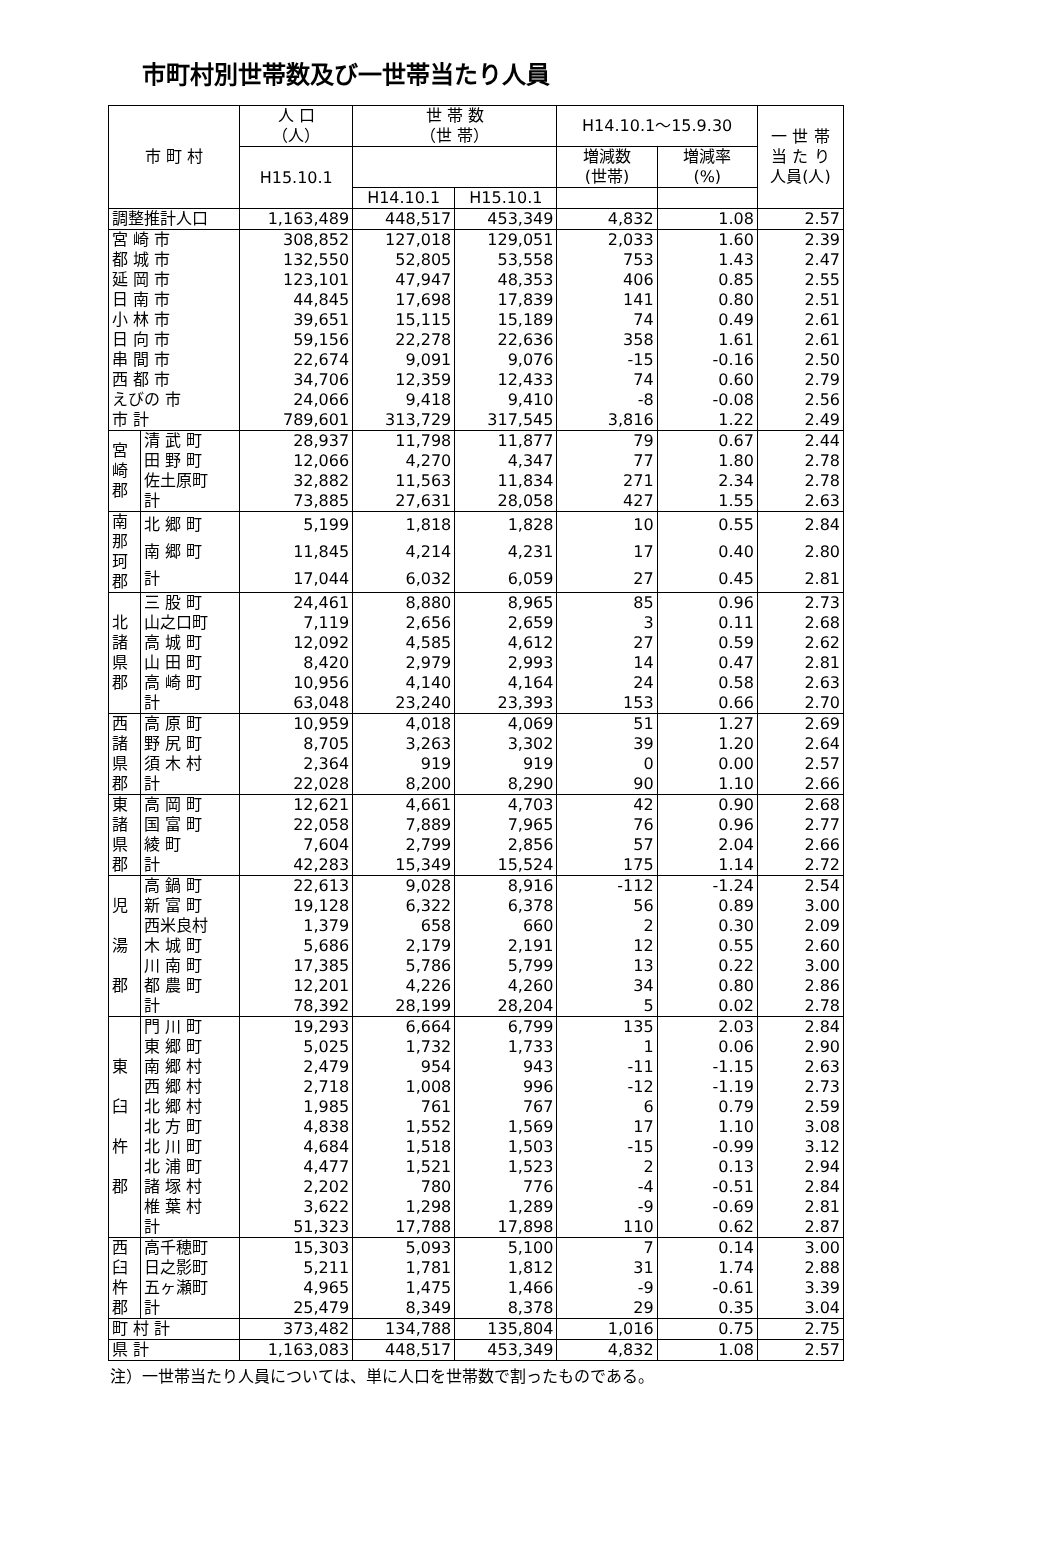市町村別世帯数及び一世帯当たり人員
| 市 町 村 | | 人 口 （人） | 世 帯 数 （世 帯） | | H14.10.1～15.9.30 | | 一 世 帯 当 た り 人員(人) |
| --- | --- | --- | --- | --- | --- | --- | --- |
| | | H15.10.1 | | | 増減数 (世帯) | 増減率 (%) | |
| | | | H14.10.1 | H15.10.1 | | | |
| 調整推計人口 | | 1,163,489 | 448,517 | 453,349 | 4,832 | 1.08 | 2.57 |
| 宮 崎 市 | | 308,852 | 127,018 | 129,051 | 2,033 | 1.60 | 2.39 |
| 都 城 市 | | 132,550 | 52,805 | 53,558 | 753 | 1.43 | 2.47 |
| 延 岡 市 | | 123,101 | 47,947 | 48,353 | 406 | 0.85 | 2.55 |
| 日 南 市 | | 44,845 | 17,698 | 17,839 | 141 | 0.80 | 2.51 |
| 小 林 市 | | 39,651 | 15,115 | 15,189 | 74 | 0.49 | 2.61 |
| 日 向 市 | | 59,156 | 22,278 | 22,636 | 358 | 1.61 | 2.61 |
| 串 間 市 | | 22,674 | 9,091 | 9,076 | -15 | -0.16 | 2.50 |
| 西 都 市 | | 34,706 | 12,359 | 12,433 | 74 | 0.60 | 2.79 |
| えびの 市 | | 24,066 | 9,418 | 9,410 | -8 | -0.08 | 2.56 |
| 市 計 | | 789,601 | 313,729 | 317,545 | 3,816 | 1.22 | 2.49 |
| 宮 崎 郡 | 清 武 町 | 28,937 | 11,798 | 11,877 | 79 | 0.67 | 2.44 |
| | 田 野 町 | 12,066 | 4,270 | 4,347 | 77 | 1.80 | 2.78 |
| | 佐土原町 | 32,882 | 11,563 | 11,834 | 271 | 2.34 | 2.78 |
| | 計 | 73,885 | 27,631 | 28,058 | 427 | 1.55 | 2.63 |
| 南 那 珂 郡 | 北 郷 町 | 5,199 | 1,818 | 1,828 | 10 | 0.55 | 2.84 |
| | 南 郷 町 | 11,845 | 4,214 | 4,231 | 17 | 0.40 | 2.80 |
| | 計 | 17,044 | 6,032 | 6,059 | 27 | 0.45 | 2.81 |
| 北 諸 県 郡 | 三 股 町 | 24,461 | 8,880 | 8,965 | 85 | 0.96 | 2.73 |
| | 山之口町 | 7,119 | 2,656 | 2,659 | 3 | 0.11 | 2.68 |
| | 高 城 町 | 12,092 | 4,585 | 4,612 | 27 | 0.59 | 2.62 |
| | 山 田 町 | 8,420 | 2,979 | 2,993 | 14 | 0.47 | 2.81 |
| | 高 崎 町 | 10,956 | 4,140 | 4,164 | 24 | 0.58 | 2.63 |
| | 計 | 63,048 | 23,240 | 23,393 | 153 | 0.66 | 2.70 |
| 西 諸 県 郡 | 高 原 町 | 10,959 | 4,018 | 4,069 | 51 | 1.27 | 2.69 |
| | 野 尻 町 | 8,705 | 3,263 | 3,302 | 39 | 1.20 | 2.64 |
| | 須 木 村 | 2,364 | 919 | 919 | 0 | 0.00 | 2.57 |
| | 計 | 22,028 | 8,200 | 8,290 | 90 | 1.10 | 2.66 |
| 東 諸 県 郡 | 高 岡 町 | 12,621 | 4,661 | 4,703 | 42 | 0.90 | 2.68 |
| | 国 富 町 | 22,058 | 7,889 | 7,965 | 76 | 0.96 | 2.77 |
| | 綾 町 | 7,604 | 2,799 | 2,856 | 57 | 2.04 | 2.66 |
| | 計 | 42,283 | 15,349 | 15,524 | 175 | 1.14 | 2.72 |
| 児 湯 郡 | 高 鍋 町 | 22,613 | 9,028 | 8,916 | -112 | -1.24 | 2.54 |
| | 新 富 町 | 19,128 | 6,322 | 6,378 | 56 | 0.89 | 3.00 |
| | 西米良村 | 1,379 | 658 | 660 | 2 | 0.30 | 2.09 |
| | 木 城 町 | 5,686 | 2,179 | 2,191 | 12 | 0.55 | 2.60 |
| | 川 南 町 | 17,385 | 5,786 | 5,799 | 13 | 0.22 | 3.00 |
| | 都 農 町 | 12,201 | 4,226 | 4,260 | 34 | 0.80 | 2.86 |
| | 計 | 78,392 | 28,199 | 28,204 | 5 | 0.02 | 2.78 |
| 東 臼 杵 郡 | 門 川 町 | 19,293 | 6,664 | 6,799 | 135 | 2.03 | 2.84 |
| | 東 郷 町 | 5,025 | 1,732 | 1,733 | 1 | 0.06 | 2.90 |
| | 南 郷 村 | 2,479 | 954 | 943 | -11 | -1.15 | 2.63 |
| | 西 郷 村 | 2,718 | 1,008 | 996 | -12 | -1.19 | 2.73 |
| | 北 郷 村 | 1,985 | 761 | 767 | 6 | 0.79 | 2.59 |
| | 北 方 町 | 4,838 | 1,552 | 1,569 | 17 | 1.10 | 3.08 |
| | 北 川 町 | 4,684 | 1,518 | 1,503 | -15 | -0.99 | 3.12 |
| | 北 浦 町 | 4,477 | 1,521 | 1,523 | 2 | 0.13 | 2.94 |
| | 諸 塚 村 | 2,202 | 780 | 776 | -4 | -0.51 | 2.84 |
| | 椎 葉 村 | 3,622 | 1,298 | 1,289 | -9 | -0.69 | 2.81 |
| | 計 | 51,323 | 17,788 | 17,898 | 110 | 0.62 | 2.87 |
| 西 臼 杵 郡 | 高千穂町 | 15,303 | 5,093 | 5,100 | 7 | 0.14 | 3.00 |
| | 日之影町 | 5,211 | 1,781 | 1,812 | 31 | 1.74 | 2.88 |
| | 五ヶ瀬町 | 4,965 | 1,475 | 1,466 | -9 | -0.61 | 3.39 |
| | 計 | 25,479 | 8,349 | 8,378 | 29 | 0.35 | 3.04 |
| 町 村 計 | | 373,482 | 134,788 | 135,804 | 1,016 | 0.75 | 2.75 |
| 県 計 | | 1,163,083 | 448,517 | 453,349 | 4,832 | 1.08 | 2.57 |
注）一世帯当たり人員については、単に人口を世帯数で割ったものである。